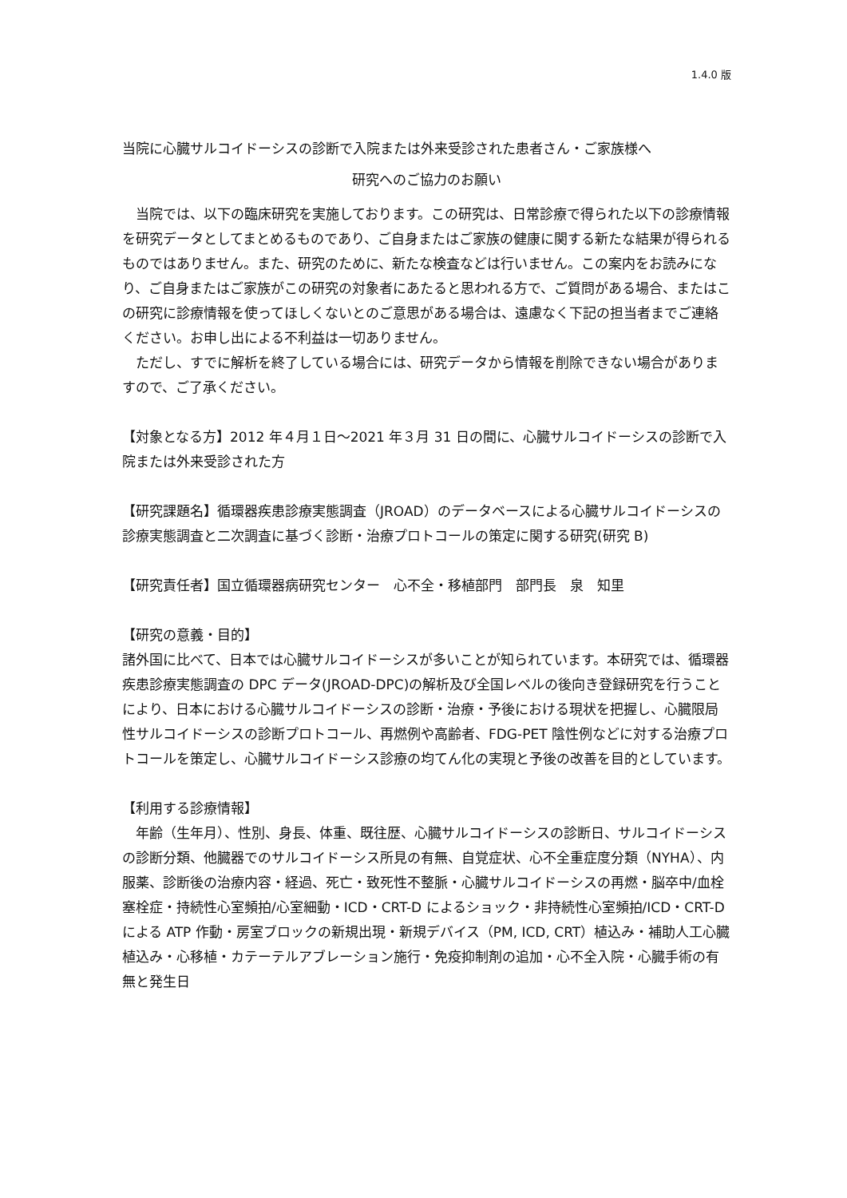1.4.0 版
当院に心臓サルコイドーシスの診断で入院または外来受診された患者さん・ご家族様へ
研究へのご協力のお願い
当院では、以下の臨床研究を実施しております。この研究は、日常診療で得られた以下の診療情報を研究データとしてまとめるものであり、ご自身またはご家族の健康に関する新たな結果が得られるものではありません。また、研究のために、新たな検査などは行いません。この案内をお読みになり、ご自身またはご家族がこの研究の対象者にあたると思われる方で、ご質問がある場合、またはこの研究に診療情報を使ってほしくないとのご意思がある場合は、遠慮なく下記の担当者までご連絡ください。お申し出による不利益は一切ありません。
ただし、すでに解析を終了している場合には、研究データから情報を削除できない場合がありますので、ご了承ください。
【対象となる方】2012 年４月１日～2021 年３月 31 日の間に、心臓サルコイドーシスの診断で入院または外来受診された方
【研究課題名】循環器疾患診療実態調査（JROAD）のデータベースによる心臓サルコイドーシスの診療実態調査と二次調査に基づく診断・治療プロトコールの策定に関する研究(研究 B)
【研究責任者】国立循環器病研究センター　心不全・移植部門　部門長　泉　知里
【研究の意義・目的】
諸外国に比べて、日本では心臓サルコイドーシスが多いことが知られています。本研究では、循環器疾患診療実態調査の DPC データ(JROAD-DPC)の解析及び全国レベルの後向き登録研究を行うことにより、日本における心臓サルコイドーシスの診断・治療・予後における現状を把握し、心臓限局性サルコイドーシスの診断プロトコール、再燃例や高齢者、FDG-PET 陰性例などに対する治療プロトコールを策定し、心臓サルコイドーシス診療の均てん化の実現と予後の改善を目的としています。
【利用する診療情報】
年齢（生年月）、性別、身長、体重、既往歴、心臓サルコイドーシスの診断日、サルコイドーシスの診断分類、他臓器でのサルコイドーシス所見の有無、自覚症状、心不全重症度分類（NYHA）、内服薬、診断後の治療内容・経過、死亡・致死性不整脈・心臓サルコイドーシスの再燃・脳卒中/血栓塞栓症・持続性心室頻拍/心室細動・ICD・CRT-D によるショック・非持続性心室頻拍/ICD・CRT-D による ATP 作動・房室ブロックの新規出現・新規デバイス（PM, ICD, CRT）植込み・補助人工心臓植込み・心移植・カテーテルアブレーション施行・免疫抑制剤の追加・心不全入院・心臓手術の有無と発生日